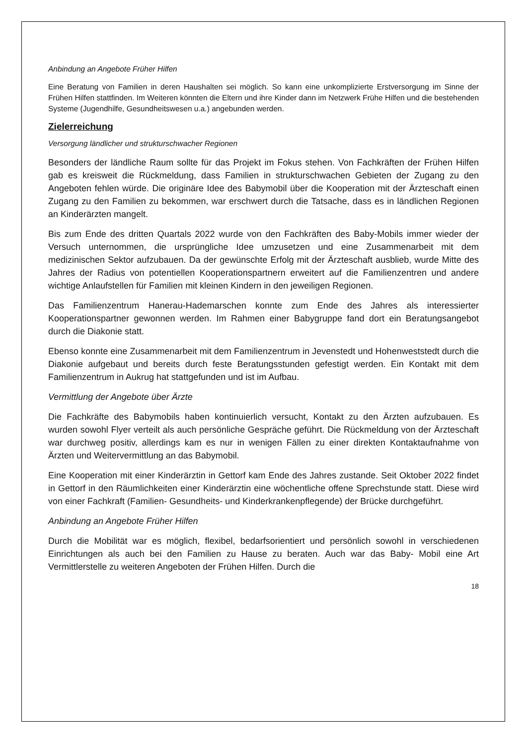Anbindung an Angebote Früher Hilfen
Eine Beratung von Familien in deren Haushalten sei möglich. So kann eine unkomplizierte Erstversorgung im Sinne der Frühen Hilfen stattfinden. Im Weiteren könnten die Eltern und ihre Kinder dann im Netzwerk Frühe Hilfen und die bestehenden Systeme (Jugendhilfe, Gesundheitswesen u.a.) angebunden werden.
Zielerreichung
Versorgung ländlicher und strukturschwacher Regionen
Besonders der ländliche Raum sollte für das Projekt im Fokus stehen. Von Fachkräften der Frühen Hilfen gab es kreisweit die Rückmeldung, dass Familien in strukturschwachen Gebieten der Zugang zu den Angeboten fehlen würde. Die originäre Idee des Babymobil über die Kooperation mit der Ärzteschaft einen Zugang zu den Familien zu bekommen, war erschwert durch die Tatsache, dass es in ländlichen Regionen an Kinderärzten mangelt.
Bis zum Ende des dritten Quartals 2022 wurde von den Fachkräften des Baby-Mobils immer wieder der Versuch unternommen, die ursprüngliche Idee umzusetzen und eine Zusammenarbeit mit dem medizinischen Sektor aufzubauen. Da der gewünschte Erfolg mit der Ärzteschaft ausblieb, wurde Mitte des Jahres der Radius von potentiellen Kooperationspartnern erweitert auf die Familienzentren und andere wichtige Anlaufstellen für Familien mit kleinen Kindern in den jeweiligen Regionen.
Das Familienzentrum Hanerau-Hademarschen konnte zum Ende des Jahres als interessierter Kooperationspartner gewonnen werden. Im Rahmen einer Babygruppe fand dort ein Beratungsangebot durch die Diakonie statt.
Ebenso konnte eine Zusammenarbeit mit dem Familienzentrum in Jevenstedt und Hohenweststedt durch die Diakonie aufgebaut und bereits durch feste Beratungsstunden gefestigt werden. Ein Kontakt mit dem Familienzentrum in Aukrug hat stattgefunden und ist im Aufbau.
Vermittlung der Angebote über Ärzte
Die Fachkräfte des Babymobils haben kontinuierlich versucht, Kontakt zu den Ärzten aufzubauen. Es wurden sowohl Flyer verteilt als auch persönliche Gespräche geführt. Die Rückmeldung von der Ärzteschaft war durchweg positiv, allerdings kam es nur in wenigen Fällen zu einer direkten Kontaktaufnahme von Ärzten und Weitervermittlung an das Babymobil.
Eine Kooperation mit einer Kinderärztin in Gettorf kam Ende des Jahres zustande. Seit Oktober 2022 findet in Gettorf in den Räumlichkeiten einer Kinderärztin eine wöchentliche offene Sprechstunde statt. Diese wird von einer Fachkraft (Familien- Gesundheits- und Kinderkrankenpflegende) der Brücke durchgeführt.
Anbindung an Angebote Früher Hilfen
Durch die Mobilität war es möglich, flexibel, bedarfsorientiert und persönlich sowohl in verschiedenen Einrichtungen als auch bei den Familien zu Hause zu beraten. Auch war das Baby- Mobil eine Art Vermittlerstelle zu weiteren Angeboten der Frühen Hilfen. Durch die
18